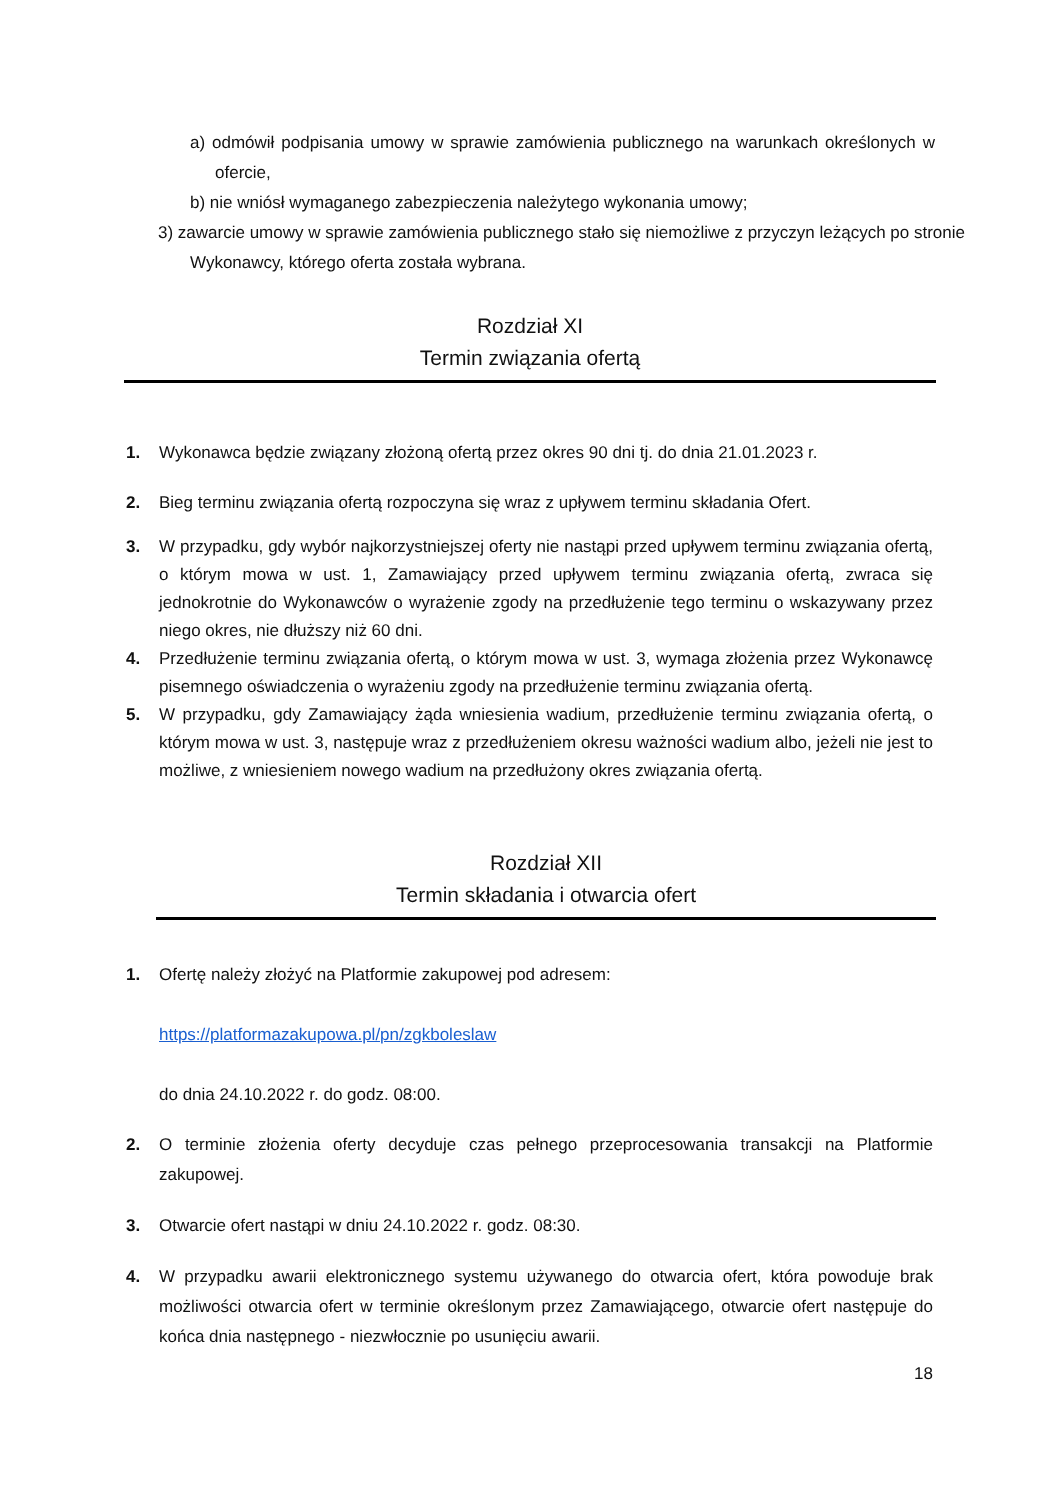a) odmówił podpisania umowy w sprawie zamówienia publicznego na warunkach określonych w ofercie,
b) nie wniósł wymaganego zabezpieczenia należytego wykonania umowy;
3) zawarcie umowy w sprawie zamówienia publicznego stało się niemożliwe z przyczyn leżących po stronie Wykonawcy, którego oferta została wybrana.
Rozdział XI
Termin związania ofertą
1. Wykonawca będzie związany złożoną ofertą przez okres 90 dni tj. do dnia 21.01.2023 r.
2. Bieg terminu związania ofertą rozpoczyna się wraz z upływem terminu składania Ofert.
3. W przypadku, gdy wybór najkorzystniejszej oferty nie nastąpi przed upływem terminu związania ofertą, o którym mowa w ust. 1, Zamawiający przed upływem terminu związania ofertą, zwraca się jednokrotnie do Wykonawców o wyrażenie zgody na przedłużenie tego terminu o wskazywany przez niego okres, nie dłuższy niż 60 dni.
4. Przedłużenie terminu związania ofertą, o którym mowa w ust. 3, wymaga złożenia przez Wykonawcę pisemnego oświadczenia o wyrażeniu zgody na przedłużenie terminu związania ofertą.
5. W przypadku, gdy Zamawiający żąda wniesienia wadium, przedłużenie terminu związania ofertą, o którym mowa w ust. 3, następuje wraz z przedłużeniem okresu ważności wadium albo, jeżeli nie jest to możliwe, z wniesieniem nowego wadium na przedłużony okres związania ofertą.
Rozdział XII
Termin składania i otwarcia ofert
1. Ofertę należy złożyć na Platformie zakupowej pod adresem:
https://platformazakupowa.pl/pn/zgkboleslaw
do dnia 24.10.2022 r. do godz. 08:00.
2. O terminie złożenia oferty decyduje czas pełnego przeprocesowania transakcji na Platformie zakupowej.
3. Otwarcie ofert nastąpi w dniu 24.10.2022 r. godz. 08:30.
4. W przypadku awarii elektronicznego systemu używanego do otwarcia ofert, która powoduje brak możliwości otwarcia ofert w terminie określonym przez Zamawiającego, otwarcie ofert następuje do końca dnia następnego - niezwłocznie po usunięciu awarii.
18